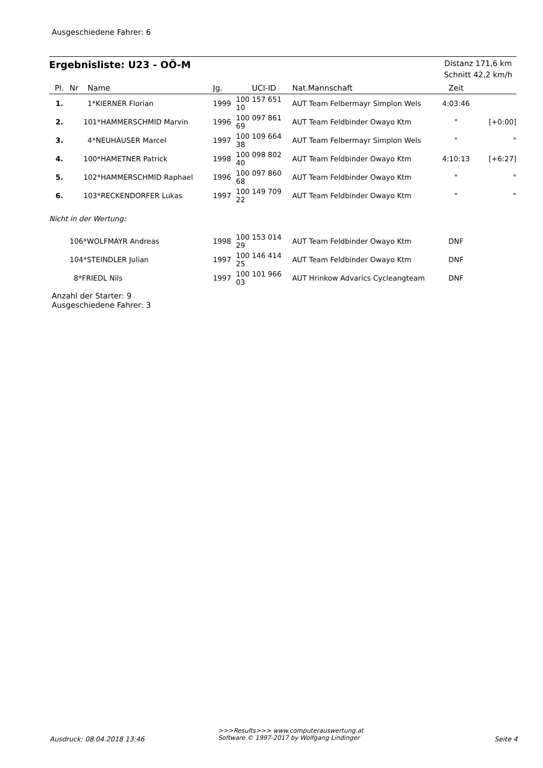Ausgeschiedene Fahrer: 6
Ergebnisliste: U23 - OÖ-M
Distanz 171,6 km
Schnitt 42,2 km/h
| Pl. | Nr | Name | Jg. | UCI-ID | Nat.Mannschaft | Zeit | |
| --- | --- | --- | --- | --- | --- | --- | --- |
| 1. | 1*KIERNER Florian | | 1999 | 100 157 651 10 | AUT Team Felbermayr Simplon Wels | 4:03:46 | |
| 2. | 101*HAMMERSCHMID Marvin | | 1996 | 100 097 861 69 | AUT Team Feldbinder Owayo Ktm | " | [+0:00] |
| 3. | 4*NEUHAUSER Marcel | | 1997 | 100 109 664 38 | AUT Team Felbermayr Simplon Wels | " | " |
| 4. | 100*HAMETNER Patrick | | 1998 | 100 098 802 40 | AUT Team Feldbinder Owayo Ktm | 4:10:13 | [+6:27] |
| 5. | 102*HAMMERSCHMID Raphael | | 1996 | 100 097 860 68 | AUT Team Feldbinder Owayo Ktm | " | " |
| 6. | 103*RECKENDORFER Lukas | | 1997 | 100 149 709 22 | AUT Team Feldbinder Owayo Ktm | " | " |
| Nicht in der Wertung: | | | | | | | |
| | 106*WOLFMAYR Andreas | | 1998 | 100 153 014 29 | AUT Team Feldbinder Owayo Ktm | DNF | |
| | 104*STEINDLER Julian | | 1997 | 100 146 414 25 | AUT Team Feldbinder Owayo Ktm | DNF | |
| | 8*FRIEDL Nils | | 1997 | 100 101 966 03 | AUT Hrinkow Advarics Cycleangteam | DNF | |
Anzahl der Starter: 9
Ausgeschiedene Fahrer: 3
Ausdruck: 08.04.2018 13:46
>>>Results>>> www.computerauswertung.at
Software © 1997-2017 by Wolfgang Lindinger
Seite 4